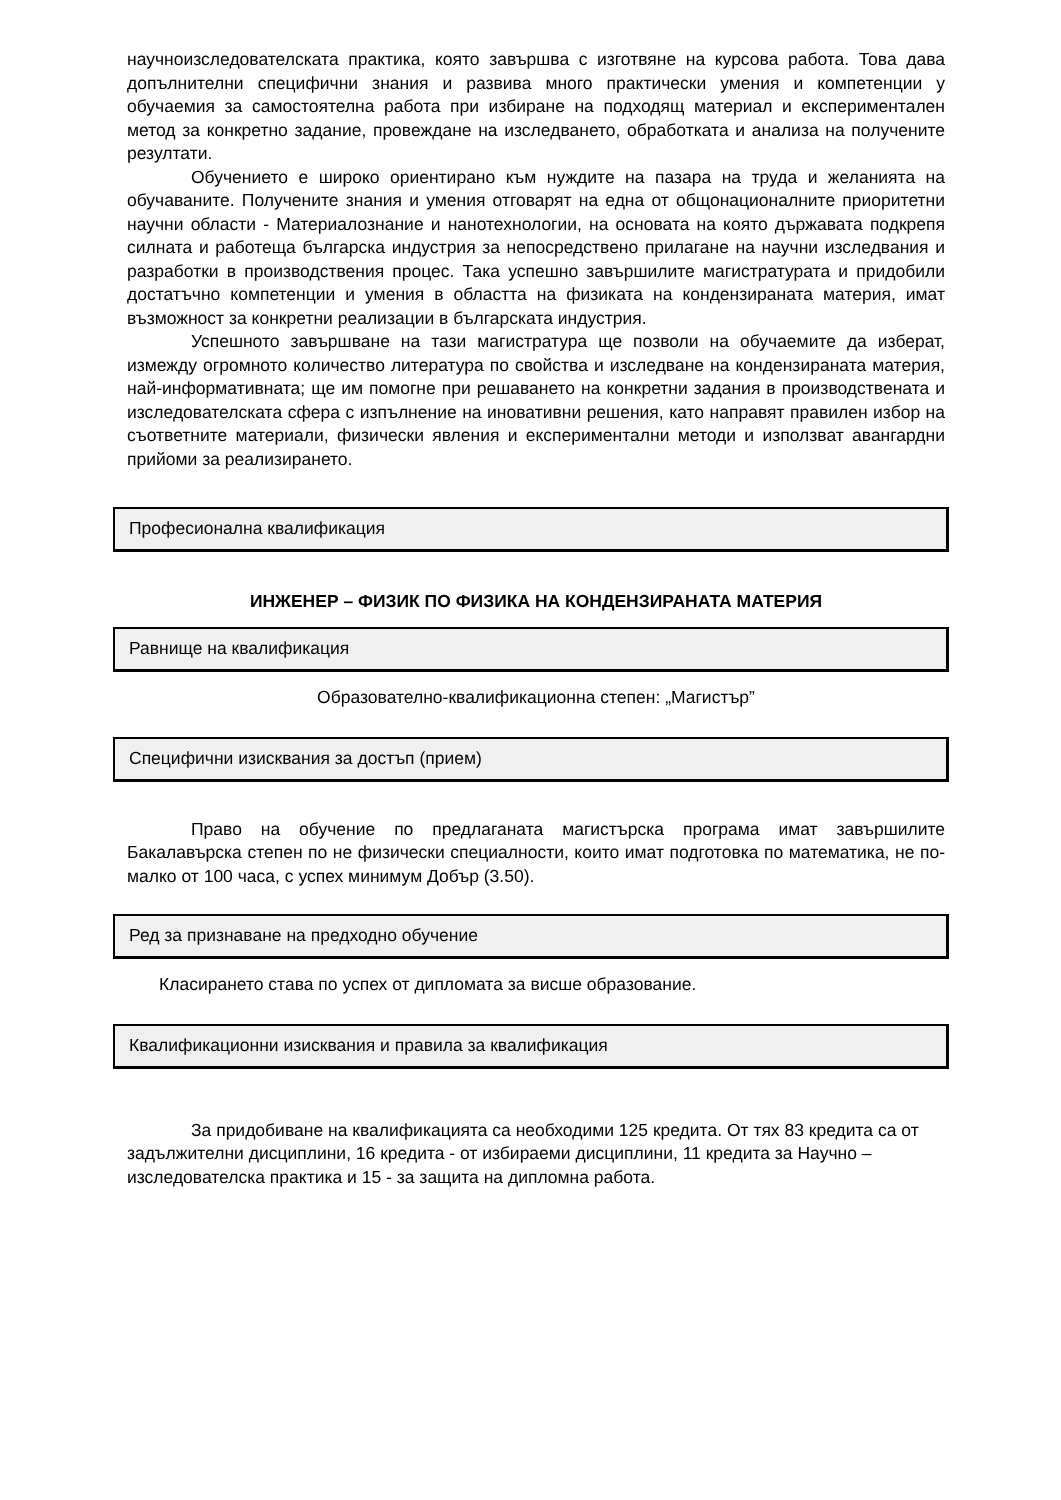научноизследователската практика, която завършва с изготвяне на курсова работа. Това дава допълнителни специфични знания и развива много практически умения и компетенции у обучаемия за самостоятелна работа при избиране на подходящ материал и експериментален метод за конкретно задание, провеждане на изследването, обработката и анализа на получените резултати.
Обучението е широко ориентирано към нуждите на пазара на труда и желанията на обучаваните. Получените знания и умения отговарят на една от общонационалните приоритетни научни области - Материалознание и нанотехнологии, на основата на която държавата подкрепя силната и работеща българска индустрия за непосредствено прилагане на научни изследвания и разработки в производствения процес. Така успешно завършилите магистратурата и придобили достатъчно компетенции и умения в областта на физиката на кондензираната материя, имат възможност за конкретни реализации в българската индустрия.
Успешното завършване на тази магистратура ще позволи на обучаемите да изберат, измежду огромното количество литература по свойства и изследване на кондензираната материя, най-информативната; ще им помогне при решаването на конкретни задания в производствената и изследователската сфера с изпълнение на иновативни решения, като направят правилен избор на съответните материали, физически явления и експериментални методи и използват авангардни прийоми за реализирането.
Професионална квалификация
ИНЖЕНЕР – ФИЗИК ПО ФИЗИКА НА КОНДЕНЗИРАНАТА МАТЕРИЯ
Равнище на квалификация
Образователно-квалификационна степен: „Магистър”
Специфични изисквания за достъп (прием)
Право на обучение по предлаганата магистърска програма имат завършилите Бакалавърска степен по не физически специалности, които имат подготовка по математика, не по-малко от 100 часа, с успех минимум Добър (3.50).
Ред за признаване на предходно обучение
Класирането става по успех от дипломата за висше образование.
Квалификационни изисквания и правила за квалификация
За придобиване на квалификацията са необходими 125 кредита. От тях 83 кредита са от задължителни дисциплини, 16 кредита - от избираеми дисциплини, 11 кредита за Научно – изследователска практика и 15 - за защита на дипломна работа.